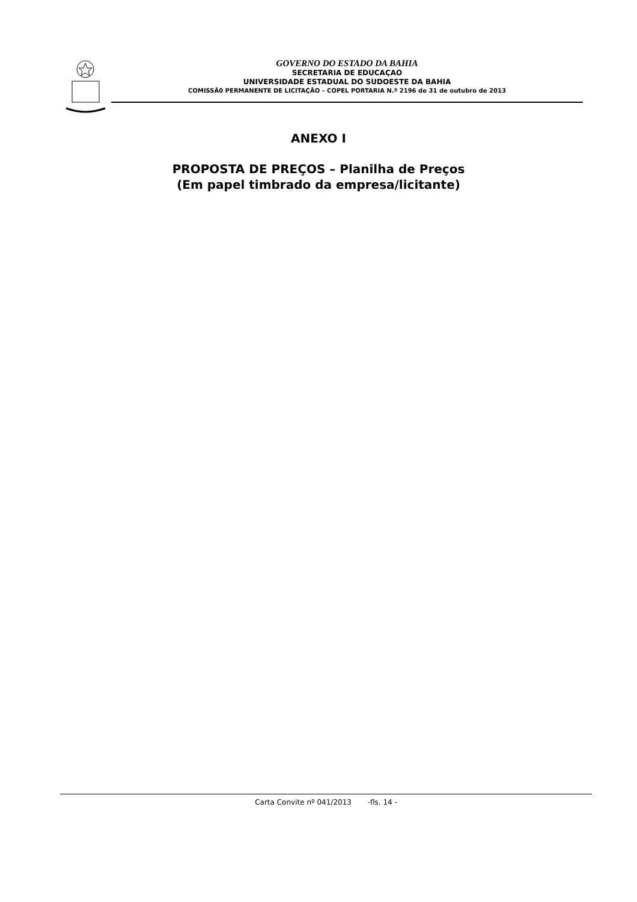GOVERNO DO ESTADO DA BAHIA
SECRETARIA DE EDUCAÇAO
UNIVERSIDADE ESTADUAL DO SUDOESTE DA BAHIA
COMISSÃ0 PERMANENTE DE LICITAÇÃO – COPEL PORTARIA N.º 2196 de 31 de outubro de 2013
ANEXO I
PROPOSTA DE PREÇOS – Planilha de Preços
(Em papel timbrado da empresa/licitante)
Carta Convite nº 041/2013 -fls. 14 -